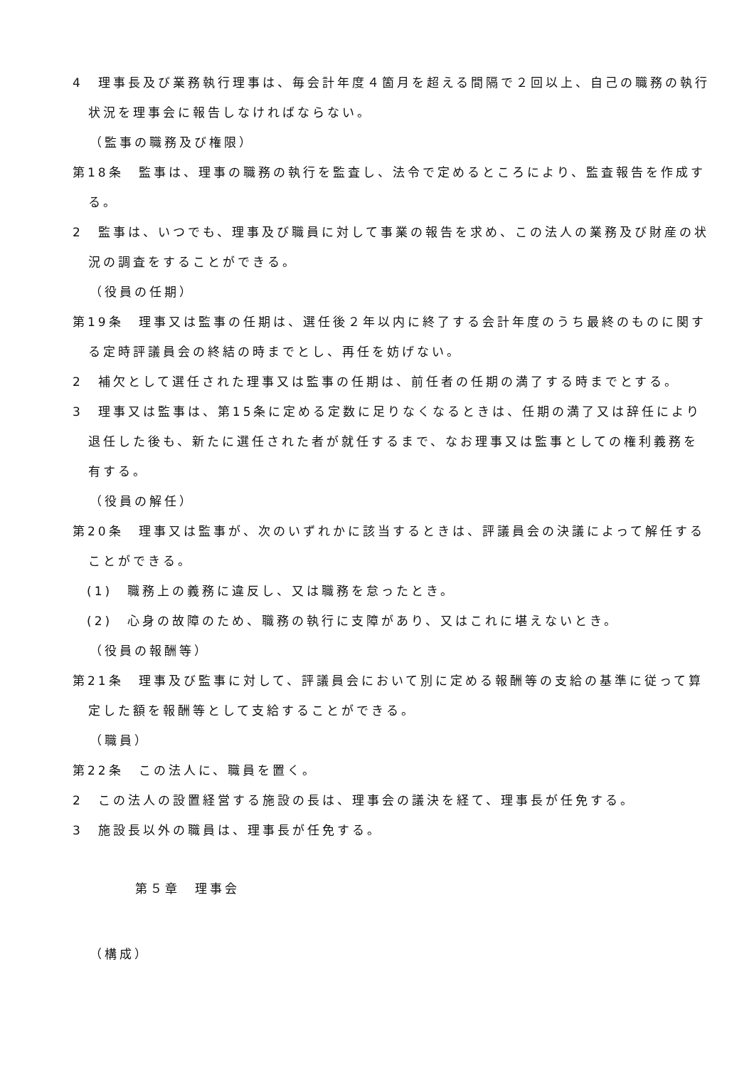4　理事長及び業務執行理事は、毎会計年度４箇月を超える間隔で２回以上、自己の職務の執行状況を理事会に報告しなければならない。
（監事の職務及び権限）
第18条　監事は、理事の職務の執行を監査し、法令で定めるところにより、監査報告を作成する。
2　監事は、いつでも、理事及び職員に対して事業の報告を求め、この法人の業務及び財産の状況の調査をすることができる。
（役員の任期）
第19条　理事又は監事の任期は、選任後２年以内に終了する会計年度のうち最終のものに関する定時評議員会の終結の時までとし、再任を妨げない。
2　補欠として選任された理事又は監事の任期は、前任者の任期の満了する時までとする。
3　理事又は監事は、第15条に定める定数に足りなくなるときは、任期の満了又は辞任により退任した後も、新たに選任された者が就任するまで、なお理事又は監事としての権利義務を有する。
（役員の解任）
第20条　理事又は監事が、次のいずれかに該当するときは、評議員会の決議によって解任することができる。
(1)　職務上の義務に違反し、又は職務を怠ったとき。
(2)　心身の故障のため、職務の執行に支障があり、又はこれに堪えないとき。
（役員の報酬等）
第21条　理事及び監事に対して、評議員会において別に定める報酬等の支給の基準に従って算定した額を報酬等として支給することができる。
（職員）
第22条　この法人に、職員を置く。
2　この法人の設置経営する施設の長は、理事会の議決を経て、理事長が任免する。
3　施設長以外の職員は、理事長が任免する。
第５章　理事会
（構成）